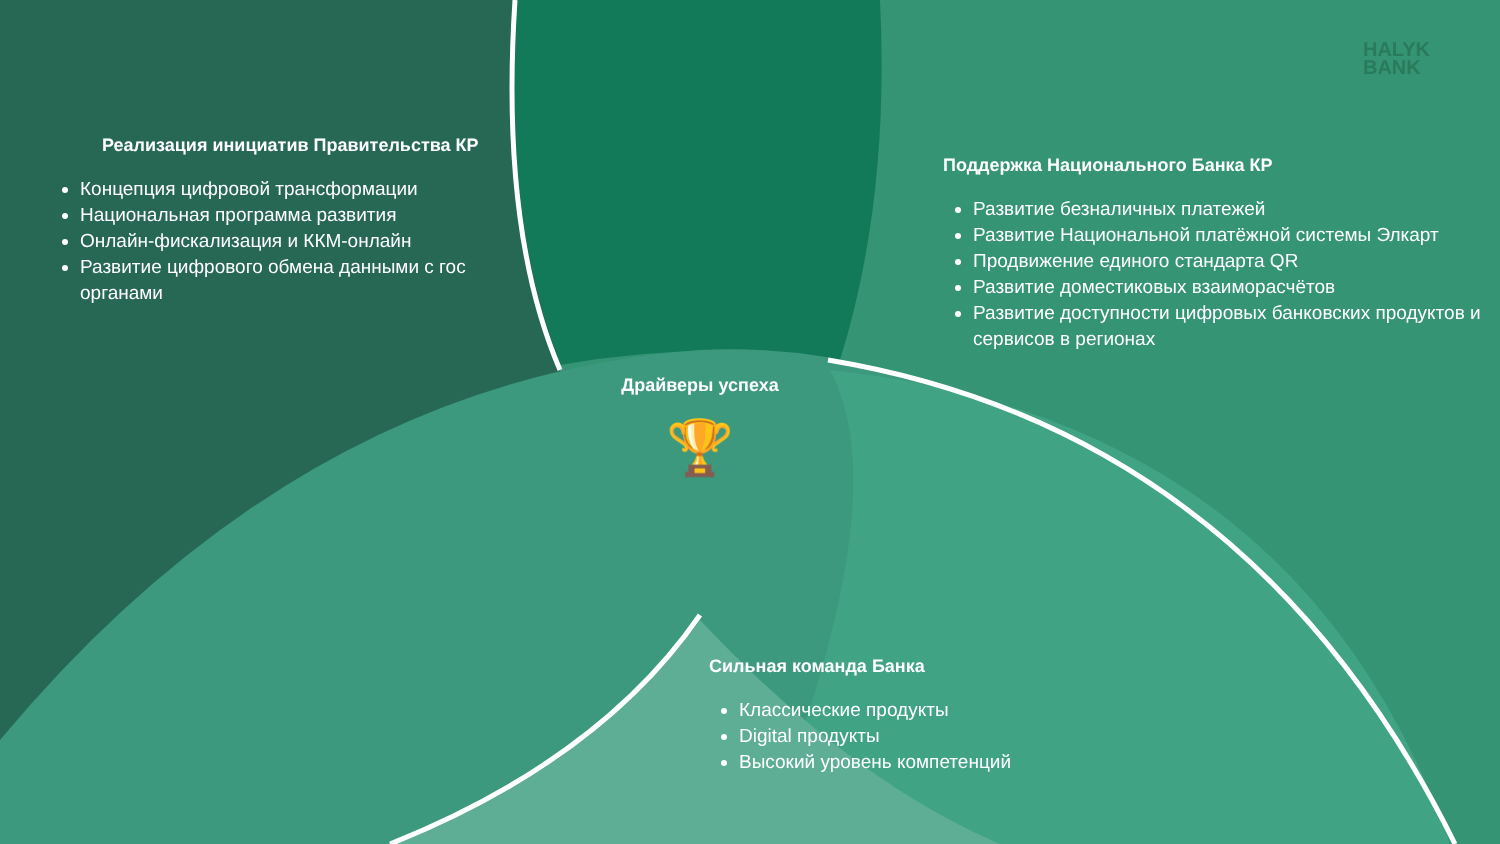HALYK
BANK
Реализация инициатив Правительства КР
Концепция цифровой трансформации
Национальная программа развития
Онлайн-фискализация и ККМ-онлайн
Развитие цифрового обмена данными с гос органами
Поддержка Национального Банка КР
Развитие безналичных платежей
Развитие Национальной платёжной системы Элкарт
Продвижение единого стандарта QR
Развитие доместиковых взаиморасчётов
Развитие доступности цифровых банковских продуктов и сервисов в регионах
Драйверы успеха
🏆
Сильная команда Банка
Классические продукты
Digital продукты
Высокий уровень компетенций